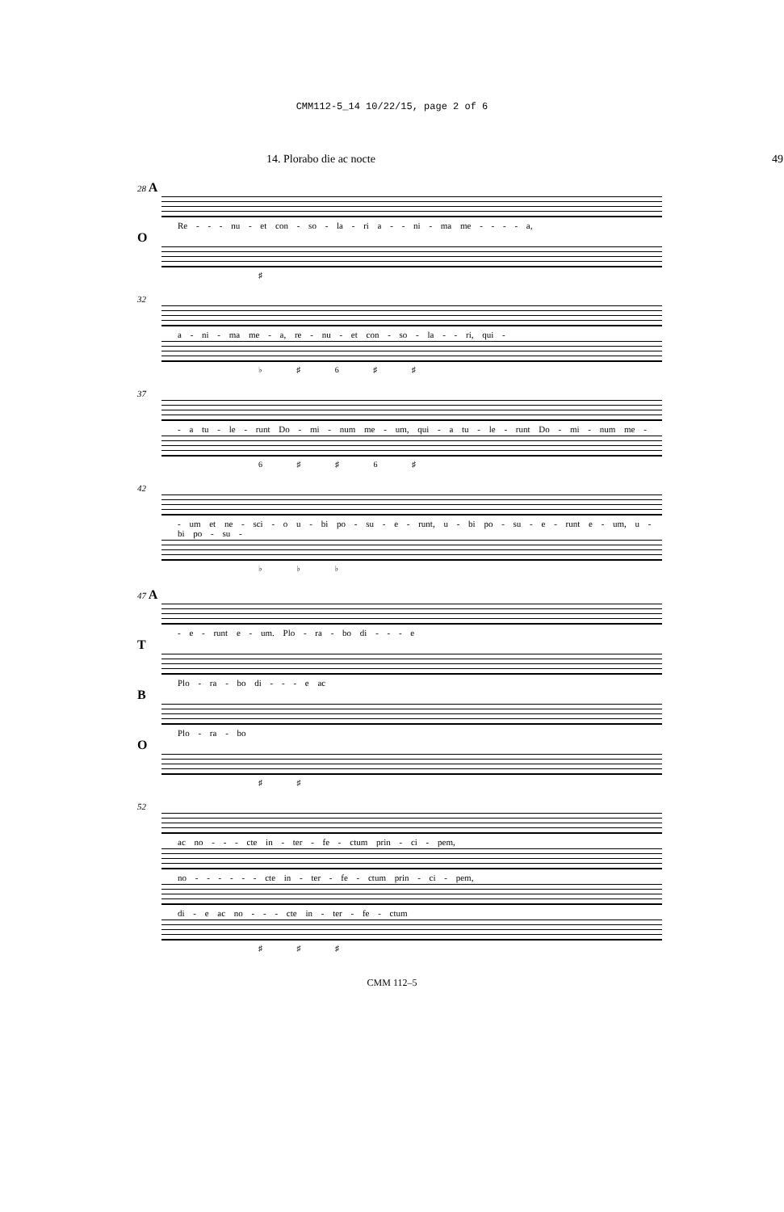CMM112-5_14 10/22/15, page 2 of 6
14. Plorabo die ac nocte 49
28 A
Re - - - nu - et con - so - la - ri a - - ni - ma me - - - - a,
O
♯
32
a - ni - ma me - a, re - nu - et con - so - la - - ri, qui -
♭ ♯ 6 ♯ ♯
37
- a tu - le - runt Do - mi - num me - um, qui - a tu - le - runt Do - mi - num me -
6 ♯ ♯ 6 ♯
42
- um et ne - sci - o u - bi po - su - e - runt, u - bi po - su - e - runt e - um, u - bi po - su -
♭ ♭ ♭
47 A
- e - runt e - um. Plo - ra - bo di - - - e
T
Plo - ra - bo di - - - e ac
B
Plo - ra - bo
O
♯ ♯
52
ac no - - - cte in - ter - fe - ctum prin - ci - pem,
no - - - - - - cte in - ter - fe - ctum prin - ci - pem,
di - e ac no - - - cte in - ter - fe - ctum
♯ ♯ ♯
CMM 112–5